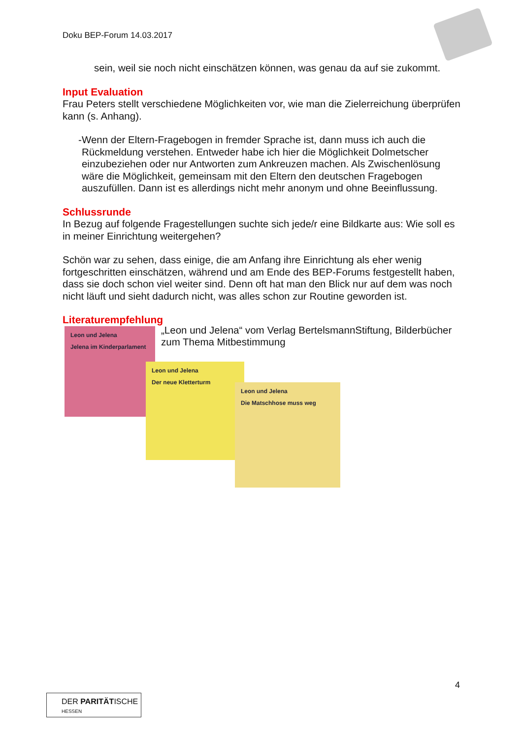Doku BEP-Forum 14.03.2017
sein, weil sie noch nicht einschätzen können, was genau da auf sie zukommt.
Input Evaluation
Frau Peters stellt verschiedene Möglichkeiten vor, wie man die Zielerreichung überprüfen kann (s. Anhang).
- Wenn der Eltern-Fragebogen in fremder Sprache ist, dann muss ich auch die Rückmeldung verstehen. Entweder habe ich hier die Möglichkeit Dolmetscher einzubeziehen oder nur Antworten zum Ankreuzen machen. Als Zwischenlösung wäre die Möglichkeit, gemeinsam mit den Eltern den deutschen Fragebogen auszufüllen. Dann ist es allerdings nicht mehr anonym und ohne Beeinflussung.
Schlussrunde
In Bezug auf folgende Fragestellungen suchte sich jede/r eine Bildkarte aus: Wie soll es in meiner Einrichtung weitergehen?
Schön war zu sehen, dass einige, die am Anfang ihre Einrichtung als eher wenig fortgeschritten einschätzen, während und am Ende des BEP-Forums festgestellt haben, dass sie doch schon viel weiter sind. Denn oft hat man den Blick nur auf dem was noch nicht läuft und sieht dadurch nicht, was alles schon zur Routine geworden ist.
Literaturempfehlung
„Leon und Jelena“ vom Verlag BertelsmannStiftung, Bilderbücher zum Thema Mitbestimmung
Leon und Jelena
Jelena im Kinderparlament
Leon und Jelena
Der neue Kletterturm
Leon und Jelena
Die Matschhose muss weg
4
DER PARITÄTISCHE
HESSEN